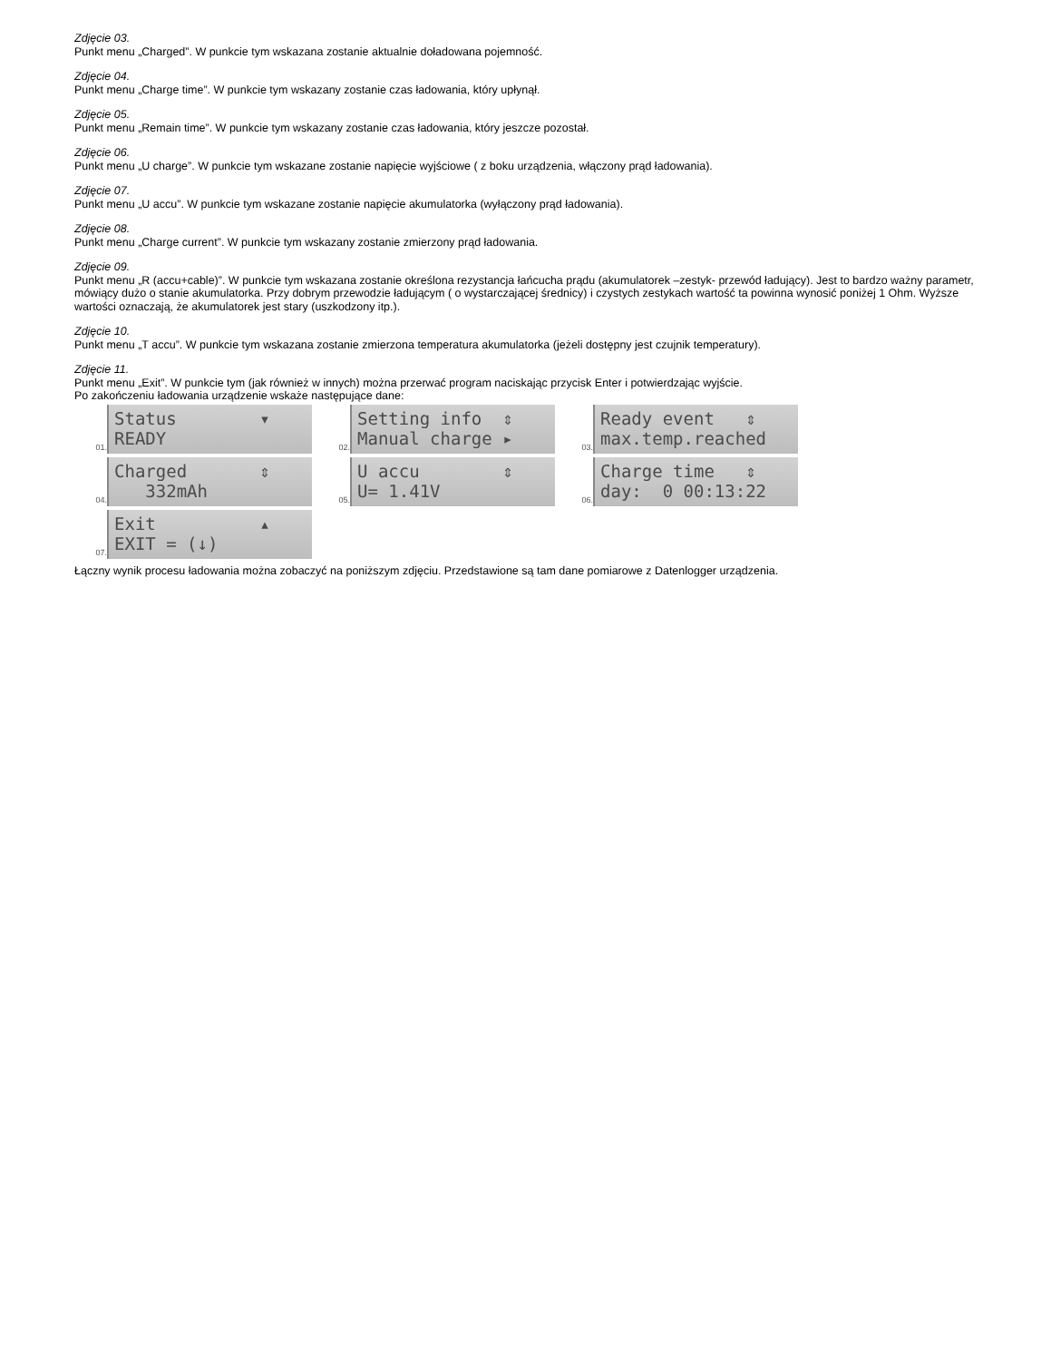Zdjęcie 03.
Punkt menu „Charged”. W punkcie tym wskazana zostanie aktualnie doładowana pojemność.
Zdjęcie 04.
Punkt menu „Charge time”. W punkcie tym wskazany zostanie czas ładowania, który upłynął.
Zdjęcie 05.
Punkt menu „Remain time”. W punkcie tym wskazany zostanie czas ładowania, który jeszcze pozostał.
Zdjęcie 06.
Punkt menu „U charge”. W punkcie tym wskazane zostanie napięcie wyjściowe ( z boku urządzenia, włączony prąd ładowania).
Zdjęcie 07.
Punkt menu „U accu”. W punkcie tym wskazane zostanie napięcie akumulatorka (wyłączony prąd ładowania).
Zdjęcie 08.
Punkt menu „Charge current”. W punkcie tym wskazany zostanie zmierzony prąd ładowania.
Zdjęcie 09.
Punkt menu „R (accu+cable)”. W punkcie tym wskazana zostanie określona rezystancja łańcucha prądu (akumulatorek –zestyk- przewód ładujący). Jest to bardzo ważny parametr, mówiący dużo o stanie akumulatorka. Przy dobrym przewodzie ładującym ( o wystarczającej średnicy) i czystych zestykach wartość ta powinna wynosić poniżej 1 Ohm. Wyższe wartości oznaczają, że akumulatorek jest stary (uszkodzony itp.).
Zdjęcie 10.
Punkt menu „T accu”. W punkcie tym wskazana zostanie zmierzona temperatura akumulatorka (jeżeli dostępny jest czujnik temperatury).
Zdjęcie 11.
Punkt menu „Exit”. W punkcie tym (jak również w innych) można przerwać program naciskając przycisk Enter i potwierdzając wyjście.
Po zakończeniu ładowania urządzenie wskaże następujące dane:
01.
Status ▾ READY
02.
Setting info ⇕ Manual charge ▸
03.
Ready event ⇕ max.temp.reached
04.
Charged ⇕ 332mAh
05.
U accu ⇕ U= 1.41V
06.
Charge time ⇕ day: 0 00:13:22
07.
Exit ▴ EXIT = (↓)
Łączny wynik procesu ładowania można zobaczyć na poniższym zdjęciu. Przedstawione są tam dane pomiarowe z Datenlogger urządzenia.